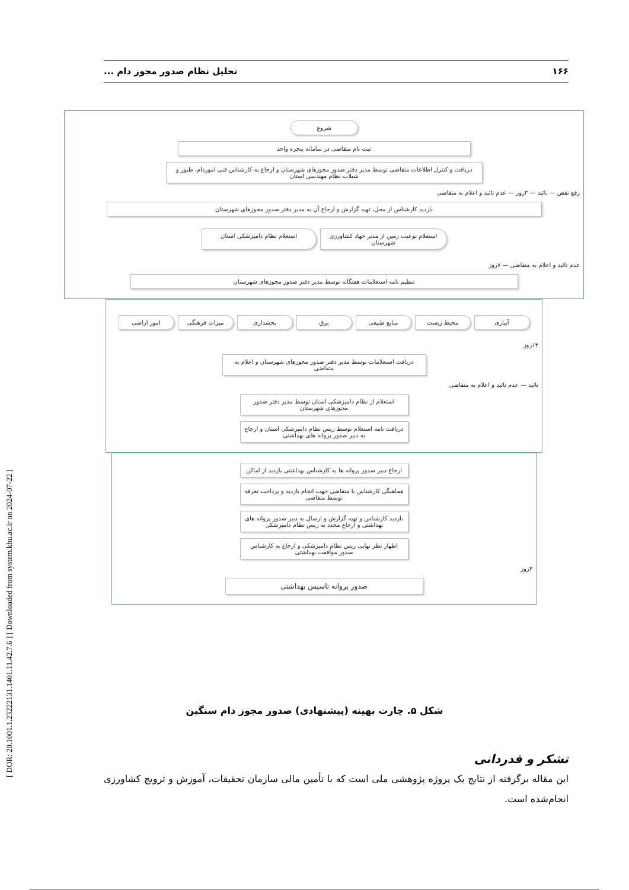۱۶۶ تحلیل نظام صدور مجوز دام ...
[ DOR: 20.1001.1.23222131.1401.11.42.7.6 ] [ Downloaded from system.khu.ac.ir on 2024-07-22 ]
شروع
ثبت نام متقاضی در سامانه پنجره واحد
دریافت و کنترل اطلاعات متقاضی توسط مدیر دفتر صدور مجوزهای شهرستان و ارجاع به کارشناس فنی اموردام، طیور و شیلات نظام مهندسی استان
رفع نقص — تائید — ۳روز — عدم تائید و اعلام به متقاضی
بازدید کارشناس از محل، تهیه گزارش و ارجاع آن به مدیر دفتر صدور مجوزهای شهرستان
استعلام نوعیت زمین از مدیر جهاد کشاورزی شهرستان
استعلام نظام دامپزشکی استان
عدم تائید و اعلام به متقاضی — ۷روز
تنظیم نامه استعلامات هفتگانه توسط مدیر دفتر صدور مجوزهای شهرستان
آبیاری محیط زیست منابع طبیعی برق بخشداری میراث فرهنگی امور اراضی
۱۴روز
دریافت استعلامات توسط مدیر دفتر صدور مجوزهای شهرستان و اعلام به متقاضی
تائید — عدم تائید و اعلام به متقاضی
استعلام از نظام دامپزشکی استان توسط مدیر دفتر صدور مجوزهای شهرستان
دریافت نامه استعلام توسط ریس نظام دامپزشکی استان و ارجاع به دبیر صدور پروانه های بهداشتی
ارجاع دبیر صدور پروانه ها به کارشناس بهداشتی بازدید از اماکن
هماهنگی کارشناس با متقاضی جهت انجام بازدید و پرداخت تعرفه توسط متقاضی
بازدید کارشناس و تهیه گزارش و ارسال به دبیر صدور پروانه های بهداشتی و ارجاع مجدد به ریس نظام دامپزشکی
اظهار نظر نهایی ریس نظام دامپزشکی و ارجاع به کارشناس صدور موافقت بهداشتی
۳روز
صدور پروانه تاسیس بهداشتی
شکل ۵. چارت بهینه (پیشنهادی) صدور مجوز دام سنگین
تشکر و قدردانی
این مقاله برگرفته از نتایج یک پروژه پژوهشی ملی است که با تأمین مالی سازمان تحقیقات، آموزش و ترویج کشاورزی انجام‌شده است.